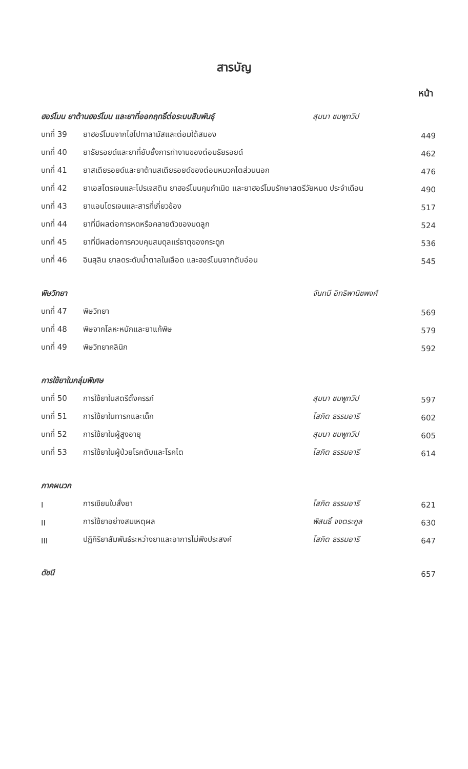สารบัญ
หน้า
| ฮอร์โมน ยาต้านฮอร์โมน และยาที่ออกฤทธิ์ต่อระบบสืบพันธุ์ | | สุมนา ชมพูทวีป | |
| บทที่ 39 | ยาฮอร์โมนจากไฮโปทาลามัสและต่อมใต้สมอง | | 449 |
| บทที่ 40 | ยาธัยรอยด์และยาที่ยับยั้งการทำงานของต่อมธัยรอยด์ | | 462 |
| บทที่ 41 | ยาสเตียรอยด์และยาต้านสเตียรอยด์ของต่อมหมวกไตส่วนนอก | | 476 |
| บทที่ 42 | ยาเอสโตรเจนและโปรเจสติน ยาฮอร์โมนคุมกำเนิด และยาฮอร์โมนรักษาสตรีวัยหมด ประจำเดือน | | 490 |
| บทที่ 43 | ยาแอนโดรเจนและสารที่เกี่ยวข้อง | | 517 |
| บทที่ 44 | ยาที่มีผลต่อการหดหรือคลายตัวของมดลูก | | 524 |
| บทที่ 45 | ยาที่มีผลต่อการควบคุมสมดุลแร่ธาตุของกระดูก | | 536 |
| บทที่ 46 | อินสุลิน ยาลดระดับน้ำตาลในเลือด และฮอร์โมนจากตับอ่อน | | 545 |
| พิษวิทยา | | จันทนี อิทธิพานิชพงศ์ | |
| บทที่ 47 | พิษวิทยา | | 569 |
| บทที่ 48 | พิษจากโลหะหนักและยาแก้พิษ | | 579 |
| บทที่ 49 | พิษวิทยาคลินิก | | 592 |
| การใช้ยาในกลุ่มพิเศษ | | | |
| บทที่ 50 | การใช้ยาในสตรีตั้งครรภ์ | สุมนา ชมพูทวีป | 597 |
| บทที่ 51 | การใช้ยาในทารกและเด็ก | โสภิต ธรรมอารี | 602 |
| บทที่ 52 | การใช้ยาในผู้สูงอายุ | สุมนา ชมพูทวีป | 605 |
| บทที่ 53 | การใช้ยาในผู้ป่วยโรคตับและโรคไต | โสภิต ธรรมอารี | 614 |
| ภาคผนวก | | | |
| I | การเขียนใบสั่งยา | โสภิต ธรรมอารี | 621 |
| II | การใช้ยาอย่างสมเหตุผล | พิสนธิ์ จงตระกูล | 630 |
| III | ปฏิกิริยาสัมพันธ์ระหว่างยาและอาการไม่พึงประสงค์ | โสภิต ธรรมอารี | 647 |
| ดัชนี | | | 657 |